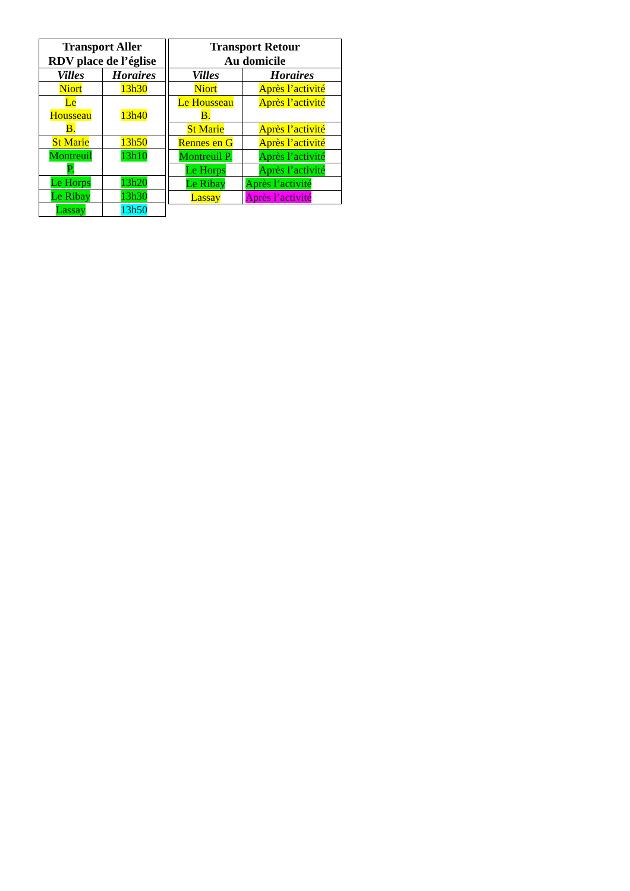| Transport Aller RDV place de l’église | |
| --- | --- |
| Villes | Horaires |
| Niort | 13h30 |
| Le Housseau B. | 13h40 |
| St Marie | 13h50 |
| Montreuil P. | 13h10 |
| Le Horps | 13h20 |
| Le Ribay | 13h30 |
| Lassay | 13h50 |
| Transport Retour Au domicile | |
| --- | --- |
| Villes | Horaires |
| Niort | Après l’activité |
| Le Housseau B. | Après l’activité |
| St Marie | Après l’activité |
| Rennes en G | Après l’activité |
| Montreuil P. | Après l’activité |
| Le Horps | Après l’activité |
| Le Ribay | Après l’activité |
| Lassay | Après l’activité |